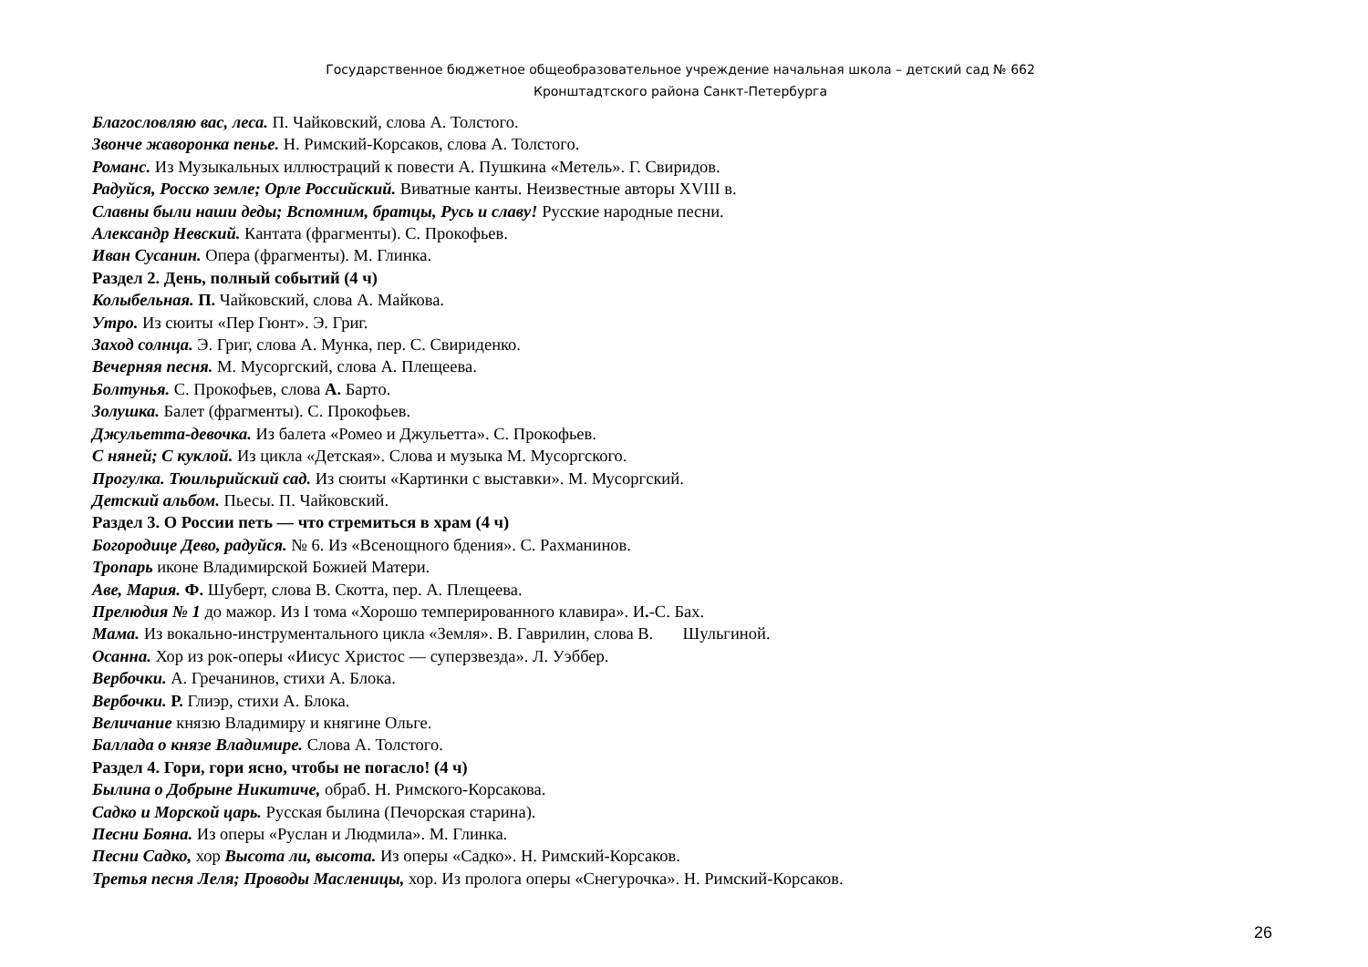Государственное бюджетное общеобразовательное учреждение начальная школа – детский сад № 662
Кронштадтского района Санкт-Петербурга
Благословляю вас, леса. П. Чайковский, слова А. Толстого.
Звонче жаворонка пенье. Н. Римский-Корсаков, слова А. Толстого.
Романс. Из Музыкальных иллюстраций к повести А. Пушкина «Метель». Г. Свиридов.
Радуйся, Росско земле; Орле Российский. Виватные канты. Неизвестные авторы XVIII в.
Славны были наши деды; Вспомним, братцы, Русь и славу! Русские народные песни.
Александр Невский. Кантата (фрагменты). С. Прокофьев.
Иван Сусанин. Опера (фрагменты). М. Глинка.
Раздел 2. День, полный событий (4 ч)
Колыбельная. П. Чайковский, слова А. Майкова.
Утро. Из сюиты «Пер Гюнт». Э. Григ.
Заход солнца. Э. Григ, слова А. Мунка, пер. С. Свириденко.
Вечерняя песня. М. Мусоргский, слова А. Плещеева.
Болтунья. С. Прокофьев, слова А. Барто.
Золушка. Балет (фрагменты). С. Прокофьев.
Джульетта-девочка. Из балета «Ромео и Джульетта». С. Прокофьев.
С няней; С куклой. Из цикла «Детская». Слова и музыка М. Мусоргского.
Прогулка. Тюильрийский сад. Из сюиты «Картинки с выставки». М. Мусоргский.
Детский альбом. Пьесы. П. Чайковский.
Раздел 3. О России петь — что стремиться в храм (4 ч)
Богородице Дево, радуйся. № 6. Из «Всенощного бдения». С. Рахманинов.
Тропарь иконе Владимирской Божией Матери.
Аве, Мария. Ф. Шуберт, слова В. Скотта, пер. А. Плещеева.
Прелюдия № 1 до мажор. Из I тома «Хорошо темперированного клавира». И.-С. Бах.
Мама. Из вокально-инструментального цикла «Земля». В. Гаврилин, слова В. Шульгиной.
Осанна. Хор из рок-оперы «Иисус Христос — суперзвезда». Л. Уэббер.
Вербочки. А. Гречанинов, стихи А. Блока.
Вербочки. Р. Глиэр, стихи А. Блока.
Величание князю Владимиру и княгине Ольге.
Баллада о князе Владимире. Слова А. Толстого.
Раздел 4. Гори, гори ясно, чтобы не погасло! (4 ч)
Былина о Добрыне Никитиче, обраб. Н. Римского-Корсакова.
Садко и Морской царь. Русская былина (Печорская старина).
Песни Бояна. Из оперы «Руслан и Людмила». М. Глинка.
Песни Садко, хор Высота ли, высота. Из оперы «Садко». Н. Римский-Корсаков.
Третья песня Леля; Проводы Масленицы, хор. Из пролога оперы «Снегурочка». Н. Римский-Корсаков.
26